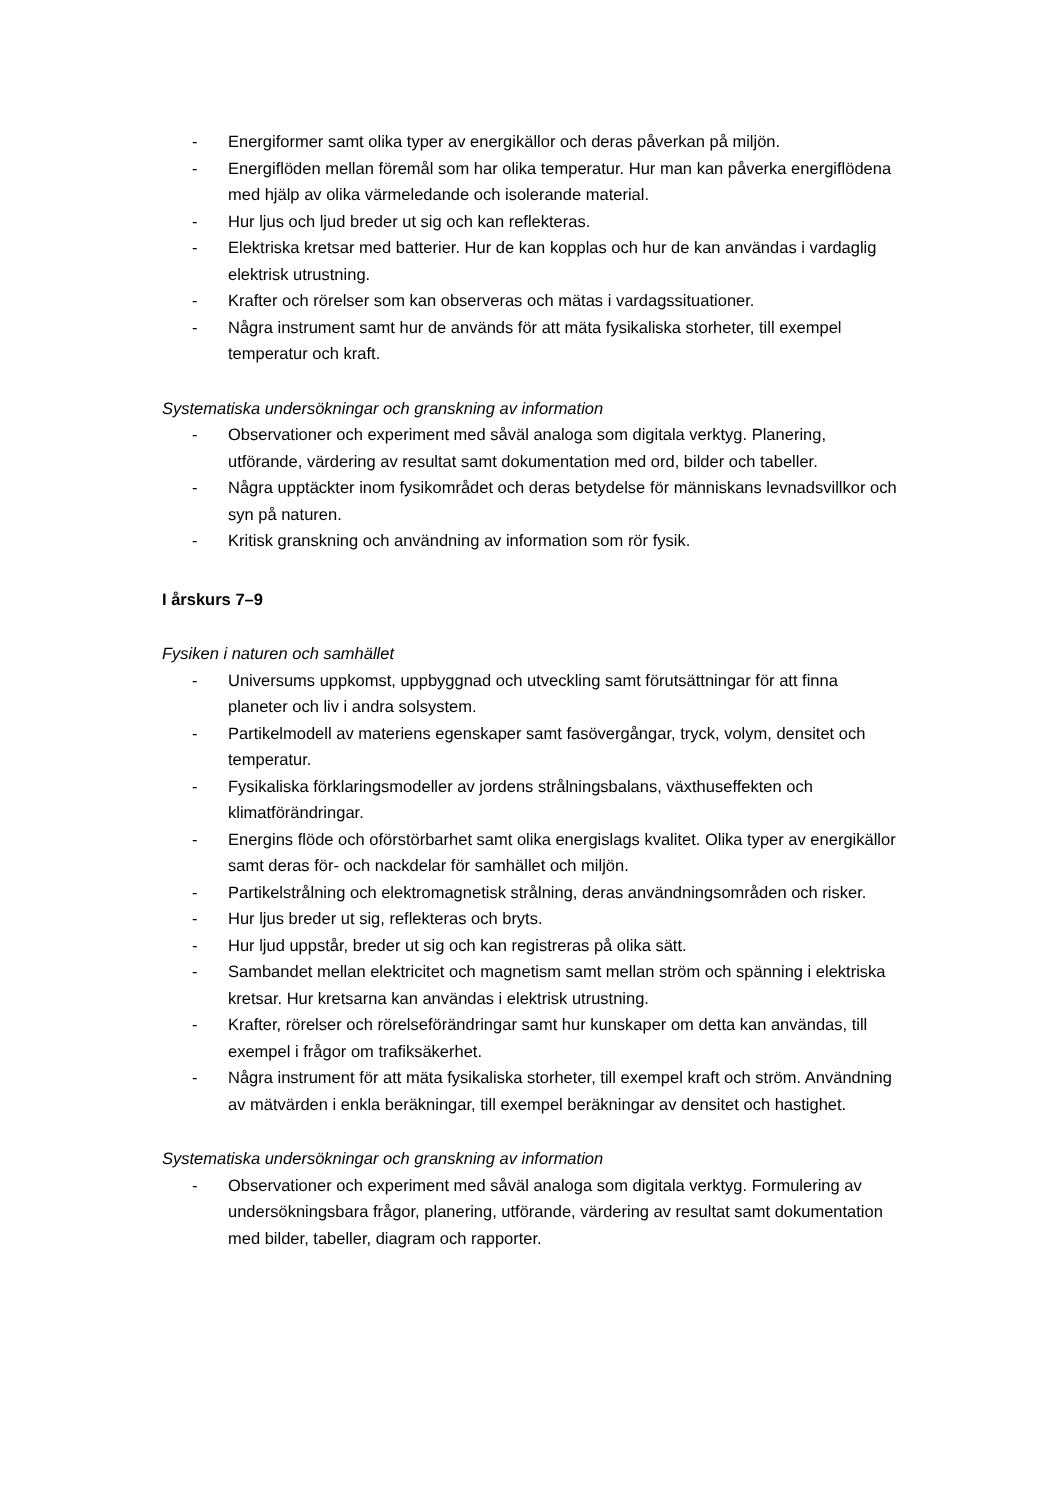- Energiformer samt olika typer av energikällor och deras påverkan på miljön.
- Energiflöden mellan föremål som har olika temperatur. Hur man kan påverka energiflödena med hjälp av olika värmeledande och isolerande material.
- Hur ljus och ljud breder ut sig och kan reflekteras.
- Elektriska kretsar med batterier. Hur de kan kopplas och hur de kan användas i vardaglig elektrisk utrustning.
- Krafter och rörelser som kan observeras och mätas i vardagssituationer.
- Några instrument samt hur de används för att mäta fysikaliska storheter, till exempel temperatur och kraft.
Systematiska undersökningar och granskning av information
- Observationer och experiment med såväl analoga som digitala verktyg. Planering, utförande, värdering av resultat samt dokumentation med ord, bilder och tabeller.
- Några upptäckter inom fysikområdet och deras betydelse för människans levnadsvillkor och syn på naturen.
- Kritisk granskning och användning av information som rör fysik.
I årskurs 7–9
Fysiken i naturen och samhället
- Universums uppkomst, uppbyggnad och utveckling samt förutsättningar för att finna planeter och liv i andra solsystem.
- Partikelmodell av materiens egenskaper samt fasövergångar, tryck, volym, densitet och temperatur.
- Fysikaliska förklaringsmodeller av jordens strålningsbalans, växthuseffekten och klimatförändringar.
- Energins flöde och oförstörbarhet samt olika energislags kvalitet. Olika typer av energikällor samt deras för- och nackdelar för samhället och miljön.
- Partikelstrålning och elektromagnetisk strålning, deras användningsområden och risker.
- Hur ljus breder ut sig, reflekteras och bryts.
- Hur ljud uppstår, breder ut sig och kan registreras på olika sätt.
- Sambandet mellan elektricitet och magnetism samt mellan ström och spänning i elektriska kretsar. Hur kretsarna kan användas i elektrisk utrustning.
- Krafter, rörelser och rörelseförändringar samt hur kunskaper om detta kan användas, till exempel i frågor om trafiksäkerhet.
- Några instrument för att mäta fysikaliska storheter, till exempel kraft och ström. Användning av mätvärden i enkla beräkningar, till exempel beräkningar av densitet och hastighet.
Systematiska undersökningar och granskning av information
- Observationer och experiment med såväl analoga som digitala verktyg. Formulering av undersökningsbara frågor, planering, utförande, värdering av resultat samt dokumentation med bilder, tabeller, diagram och rapporter.